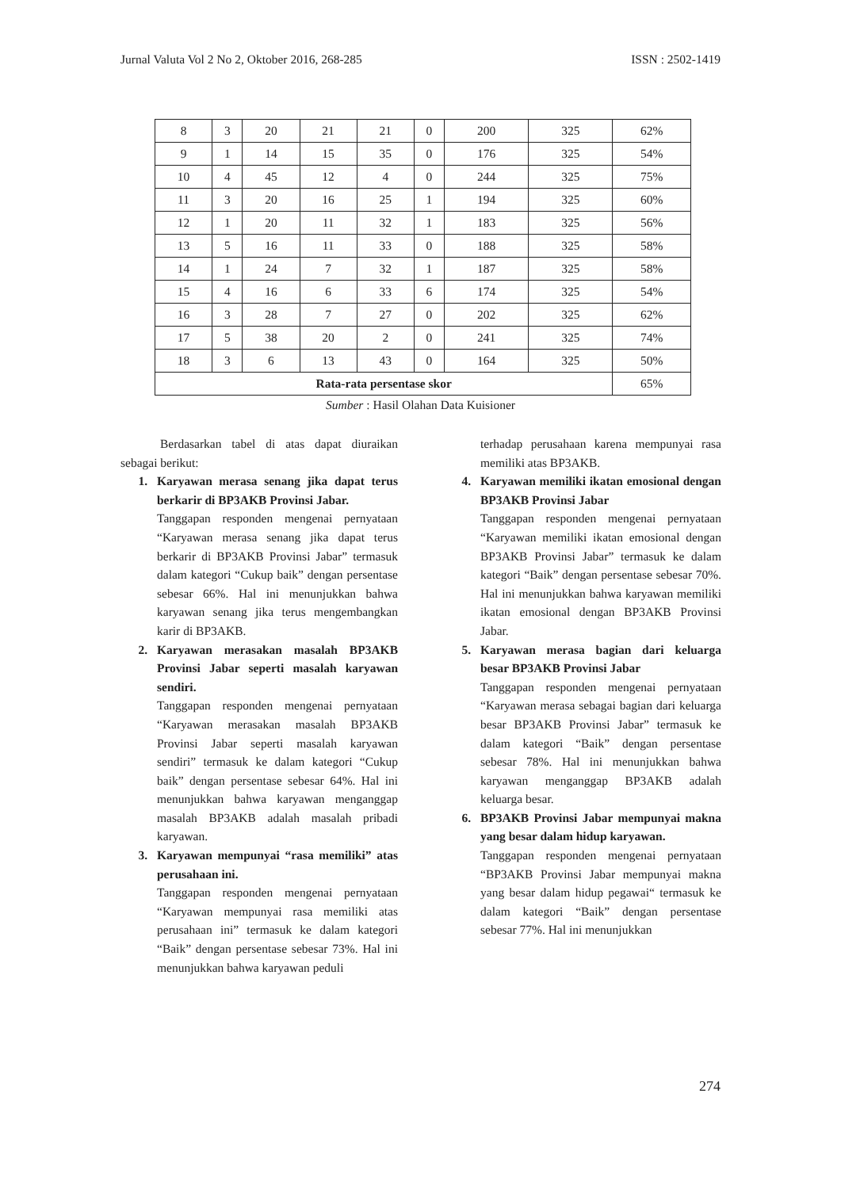Jurnal Valuta Vol 2 No 2, Oktober 2016, 268-285 ISSN : 2502-1419
| 8 | 3 | 20 | 21 | 21 | 0 | 200 | 325 | 62% |
| 9 | 1 | 14 | 15 | 35 | 0 | 176 | 325 | 54% |
| 10 | 4 | 45 | 12 | 4 | 0 | 244 | 325 | 75% |
| 11 | 3 | 20 | 16 | 25 | 1 | 194 | 325 | 60% |
| 12 | 1 | 20 | 11 | 32 | 1 | 183 | 325 | 56% |
| 13 | 5 | 16 | 11 | 33 | 0 | 188 | 325 | 58% |
| 14 | 1 | 24 | 7 | 32 | 1 | 187 | 325 | 58% |
| 15 | 4 | 16 | 6 | 33 | 6 | 174 | 325 | 54% |
| 16 | 3 | 28 | 7 | 27 | 0 | 202 | 325 | 62% |
| 17 | 5 | 38 | 20 | 2 | 0 | 241 | 325 | 74% |
| 18 | 3 | 6 | 13 | 43 | 0 | 164 | 325 | 50% |
| Rata-rata persentase skor | | | | | | | | 65% |
Sumber : Hasil Olahan Data Kuisioner
Berdasarkan tabel di atas dapat diuraikan sebagai berikut:
1. Karyawan merasa senang jika dapat terus berkarir di BP3AKB Provinsi Jabar.
Tanggapan responden mengenai pernyataan “Karyawan merasa senang jika dapat terus berkarir di BP3AKB Provinsi Jabar” termasuk dalam kategori “Cukup baik” dengan persentase sebesar 66%. Hal ini menunjukkan bahwa karyawan senang jika terus mengembangkan karir di BP3AKB.
2. Karyawan merasakan masalah BP3AKB Provinsi Jabar seperti masalah karyawan sendiri.
Tanggapan responden mengenai pernyataan “Karyawan merasakan masalah BP3AKB Provinsi Jabar seperti masalah karyawan sendiri” termasuk ke dalam kategori “Cukup baik” dengan persentase sebesar 64%. Hal ini menunjukkan bahwa karyawan menganggap masalah BP3AKB adalah masalah pribadi karyawan.
3. Karyawan mempunyai “rasa memiliki” atas perusahaan ini.
Tanggapan responden mengenai pernyataan “Karyawan mempunyai rasa memiliki atas perusahaan ini” termasuk ke dalam kategori “Baik” dengan persentase sebesar 73%. Hal ini menunjukkan bahwa karyawan peduli
terhadap perusahaan karena mempunyai rasa memiliki atas BP3AKB.
4. Karyawan memiliki ikatan emosional dengan BP3AKB Provinsi Jabar
Tanggapan responden mengenai pernyataan “Karyawan memiliki ikatan emosional dengan BP3AKB Provinsi Jabar” termasuk ke dalam kategori “Baik” dengan persentase sebesar 70%. Hal ini menunjukkan bahwa karyawan memiliki ikatan emosional dengan BP3AKB Provinsi Jabar.
5. Karyawan merasa bagian dari keluarga besar BP3AKB Provinsi Jabar
Tanggapan responden mengenai pernyataan “Karyawan merasa sebagai bagian dari keluarga besar BP3AKB Provinsi Jabar” termasuk ke dalam kategori “Baik” dengan persentase sebesar 78%. Hal ini menunjukkan bahwa karyawan menganggap BP3AKB adalah keluarga besar.
6. BP3AKB Provinsi Jabar mempunyai makna yang besar dalam hidup karyawan.
Tanggapan responden mengenai pernyataan “BP3AKB Provinsi Jabar mempunyai makna yang besar dalam hidup pegawai“ termasuk ke dalam kategori “Baik” dengan persentase sebesar 77%. Hal ini menunjukkan
274